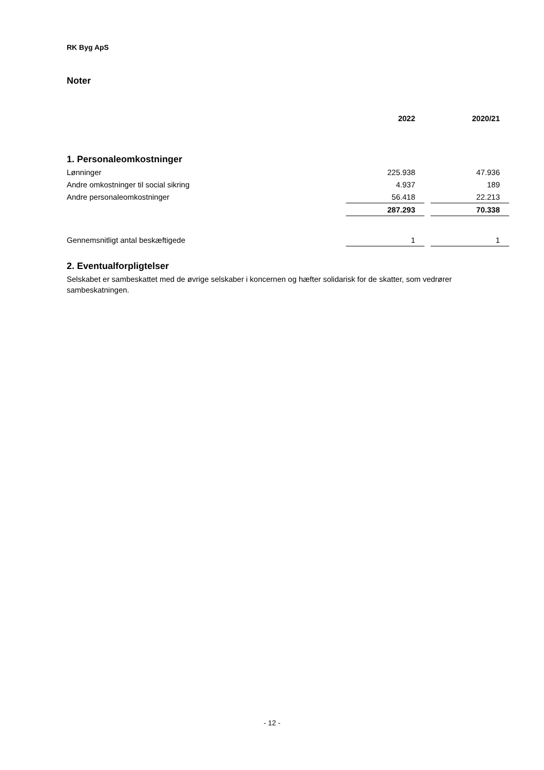RK Byg ApS
Noter
| | 2022 | | 2020/21 |
| --- | --- | --- | --- |
| 1. Personaleomkostninger | | | |
| Lønninger | 225.938 | | 47.936 |
| Andre omkostninger til social sikring | 4.937 | | 189 |
| Andre personaleomkostninger | 56.418 | | 22.213 |
| | 287.293 | | 70.338 |
| Gennemsnitligt antal beskæftigede | 1 | | 1 |
| 2. Eventualforpligtelser | | | |
Selskabet er sambeskattet med de øvrige selskaber i koncernen og hæfter solidarisk for de skatter, som vedrører sambeskatningen.
- 12 -